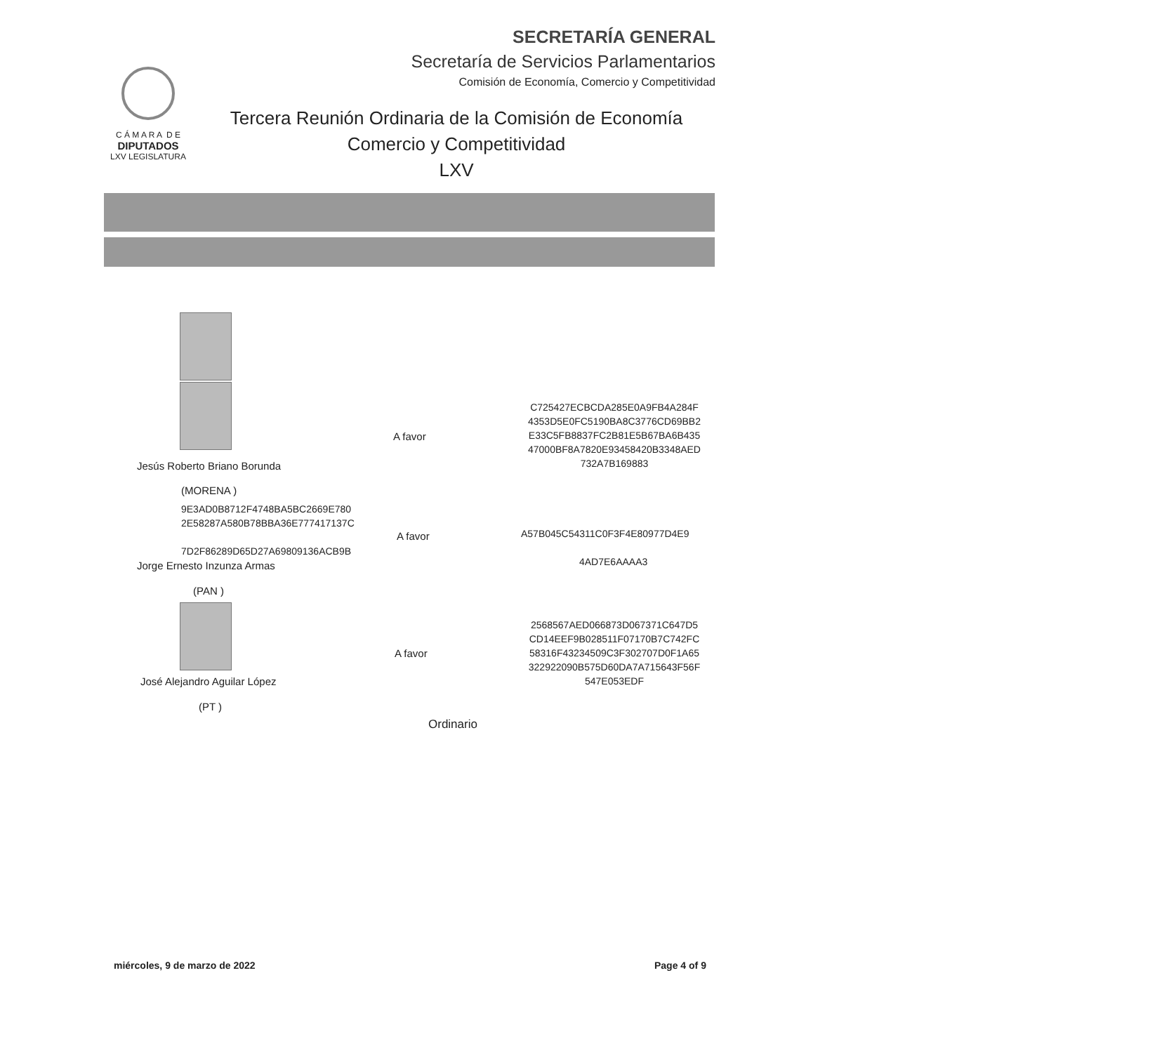SECRETARÍA GENERAL
Secretaría de Servicios Parlamentarios
Comisión de Economía, Comercio y Competitividad
C Á M A R A D E
DIPUTADOS
LXV LEGISLATURA
Tercera Reunión Ordinaria de la Comisión de Economía
Comercio y Competitividad
LXV
C725427ECBCDA285E0A9FB4A284F
4353D5E0FC5190BA8C3776CD69BB2
E33C5FB8837FC2B81E5B67BA6B435
47000BF8A7820E93458420B3348AED
732A7B169883
A favor
Jesús Roberto Briano Borunda
(MORENA )
9E3AD0B8712F4748BA5BC2669E780
2E58287A580B78BBA36E777417137C
7D2F86289D65D27A69809136ACB9B
A favor A57B045C54311C0F3F4E80977D4E9
4AD7E6AAAA3
Jorge Ernesto Inzunza Armas
(PAN )
2568567AED066873D067371C647D5
CD14EEF9B028511F07170B7C742FC
58316F43234509C3F302707D0F1A65
322922090B575D60DA7A715643F56F
547E053EDF
A favor
José Alejandro Aguilar López
(PT )
Ordinario
miércoles, 9 de marzo de 2022 Page 4 of 9